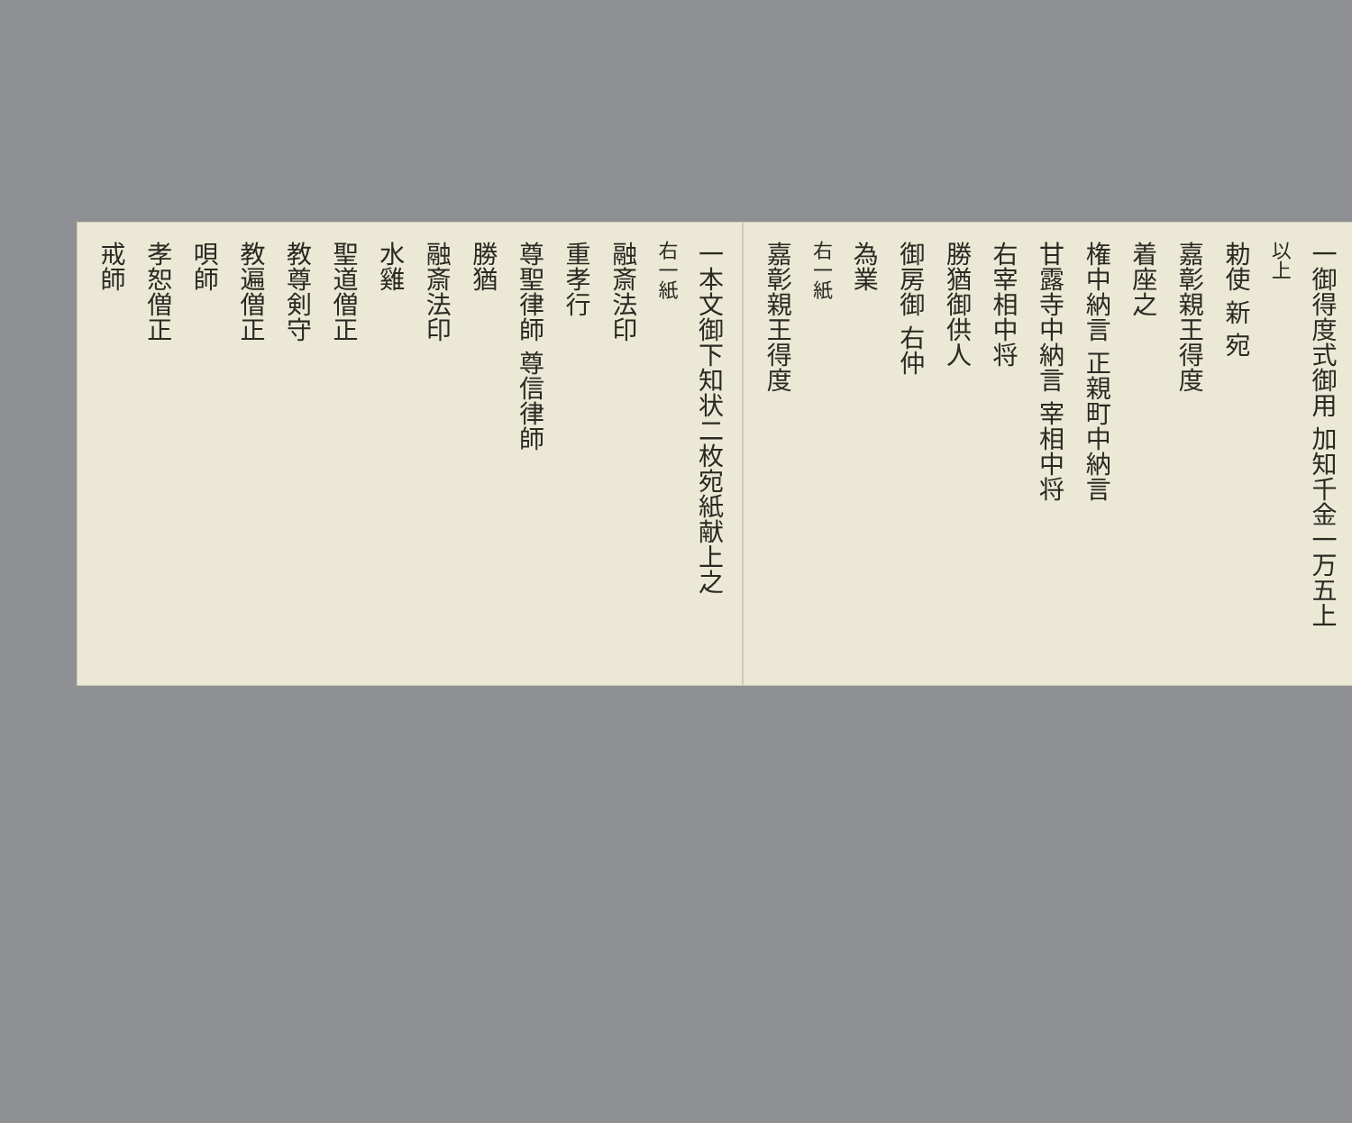一本文御下知状二枚宛紙献上之
右一紙
融斎法印
重孝行
尊聖律師 尊信律師
勝猶
融斎法印
水雞
聖道僧正
教尊剣守
教遍僧正
唄師
孝恕僧正
戒師
一御得度式御用 加知千金一万五上
以上
勅使 新 宛
嘉彰親王得度
着座之
権中納言 正親町中納言
甘露寺中納言 宰相中将
右宰相中将
勝猶御供人
御房御 右仲
為業
右一紙
嘉彰親王得度